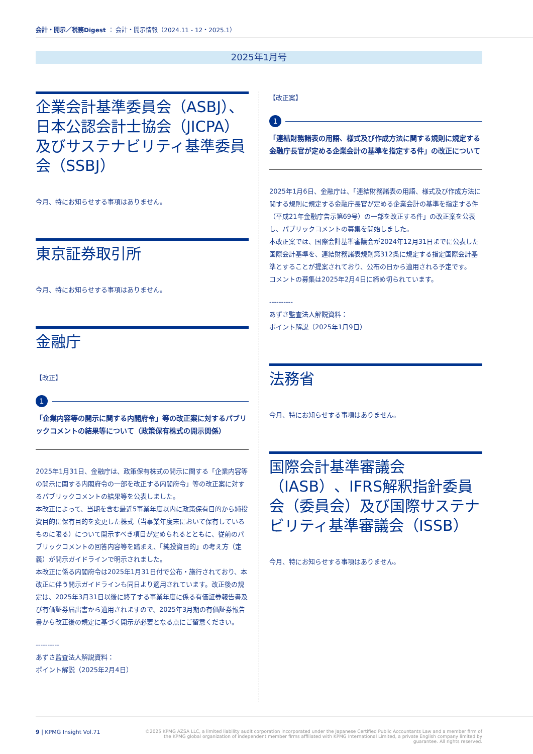会計・開示／税務Digest ： 会計・開示情報（2024.11 - 12・2025.1）
2025年1月号
企業会計基準委員会（ASBJ）、日本公認会計士協会（JICPA）及びサステナビリティ基準委員会（SSBJ）
今月、特にお知らせする事項はありません。
東京証券取引所
今月、特にお知らせする事項はありません。
金融庁
【改正】
1
「企業内容等の開示に関する内閣府令」等の改正案に対するパブリックコメントの結果等について（政策保有株式の開示関係）
2025年1月31日、金融庁は、政策保有株式の開示に関する「企業内容等の開示に関する内閣府令の一部を改正する内閣府令」等の改正案に対するパブリックコメントの結果等を公表しました。
本改正によって、当期を含む最近5事業年度以内に政策保有目的から純投資目的に保有目的を変更した株式（当事業年度末において保有しているものに限る）について開示すべき項目が定められるとともに、従前のパブリックコメントの回答内容等を踏まえ、「純投資目的」の考え方（定義）が開示ガイドラインで明示されました。
本改正に係る内閣府令は2025年1月31日付で公布・施行されており、本改正に伴う開示ガイドラインも同日より適用されています。改正後の規定は、2025年3月31日以後に終了する事業年度に係る有価証券報告書及び有価証券届出書から適用されますので、2025年3月期の有価証券報告書から改正後の規定に基づく開示が必要となる点にご留意ください。
----------
あずさ監査法人解説資料：
ポイント解説（2025年2月4日）
【改正案】
1
「連結財務諸表の用語、様式及び作成方法に関する規則に規定する金融庁長官が定める企業会計の基準を指定する件」の改正について
2025年1月6日、金融庁は、「連結財務諸表の用語、様式及び作成方法に関する規則に規定する金融庁長官が定める企業会計の基準を指定する件（平成21年金融庁告示第69号）の一部を改正する件」の改正案を公表し、パブリックコメントの募集を開始しました。
本改正案では、国際会計基準審議会が2024年12月31日までに公表した国際会計基準を、連結財務諸表規則第312条に規定する指定国際会計基準とすることが提案されており、公布の日から適用される予定です。
コメントの募集は2025年2月4日に締め切られています。
----------
あずさ監査法人解説資料：
ポイント解説（2025年1月9日）
法務省
今月、特にお知らせする事項はありません。
国際会計基準審議会（IASB）、IFRS解釈指針委員会（委員会）及び国際サステナビリティ基準審議会（ISSB）
今月、特にお知らせする事項はありません。
9 | KPMG Insight Vol.71
©2025 KPMG AZSA LLC, a limited liability audit corporation incorporated under the Japanese Certified Public Accountants Law and a member firm of the KPMG global organization of independent member firms affiliated with KPMG International Limited, a private English company limited by guarantee. All rights reserved.